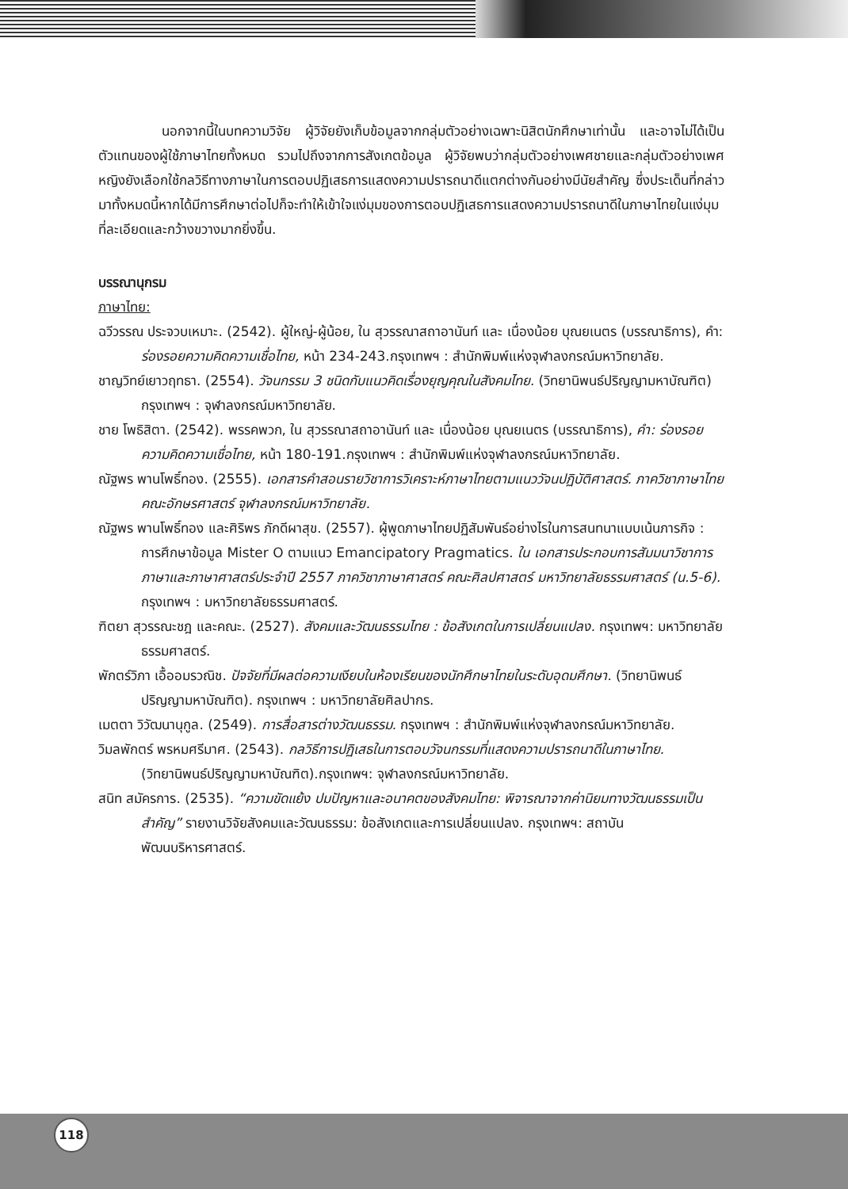นอกจากนี้ในบทความวิจัย ผู้วิจัยยังเก็บข้อมูลจากกลุ่มตัวอย่างเฉพาะนิสิตนักศึกษาเท่านั้น และอาจไม่ได้เป็นตัวแทนของผู้ใช้ภาษาไทยทั้งหมด รวมไปถึงจากการสังเกตข้อมูล ผู้วิจัยพบว่ากลุ่มตัวอย่างเพศชายและกลุ่มตัวอย่างเพศหญิงยังเลือกใช้กลวิธีทางภาษาในการตอบปฏิเสธการแสดงความปรารถนาดีแตกต่างกันอย่างมีนัยสำคัญ ซึ่งประเด็นที่กล่าวมาทั้งหมดนี้หากได้มีการศึกษาต่อไปก็จะทำให้เข้าใจแง่มุมของการตอบปฏิเสธการแสดงความปรารถนาดีในภาษาไทยในแง่มุมที่ละเอียดและกว้างขวางมากยิ่งขึ้น.
บรรณานุกรม
ภาษาไทย:
ฉวีวรรณ ประจวบเหมาะ. (2542). ผู้ใหญ่-ผู้น้อย, ใน สุวรรณาสถาอานันท์ และ เนื่องน้อย บุณยเนตร (บรรณาธิการ), คำ: ร่องรอยความคิดความเชื่อไทย, หน้า 234-243.กรุงเทพฯ : สำนักพิมพ์แห่งจุฬาลงกรณ์มหาวิทยาลัย.
ชาญวิทย์เยาวฤทธา. (2554). วัจนกรรม 3 ชนิดกับแนวคิดเรื่องยุญคุณในสังคมไทย. (วิทยานิพนธ์ปริญญามหาบัณฑิต) กรุงเทพฯ : จุฬาลงกรณ์มหาวิทยาลัย.
ชาย โพธิสิตา. (2542). พรรคพวก, ใน สุวรรณาสถาอานันท์ และ เนื่องน้อย บุณยเนตร (บรรณาธิการ), คำ: ร่องรอยความคิดความเชื่อไทย, หน้า 180-191.กรุงเทพฯ : สำนักพิมพ์แห่งจุฬาลงกรณ์มหาวิทยาลัย.
ณัฐพร พานโพธิ์ทอง. (2555). เอกสารคำสอนรายวิชาการวิเคราะห์ภาษาไทยตามแนววัจนปฏิบัติศาสตร์. ภาควิชาภาษาไทย คณะอักษรศาสตร์ จุฬาลงกรณ์มหาวิทยาลัย.
ณัฐพร พานโพธิ์ทอง และศิริพร ภักดีผาสุข. (2557). ผู้พูดภาษาไทยปฏิสัมพันธ์อย่างไรในการสนทนาแบบเน้นภารกิจ : การศึกษาข้อมูล Mister O ตามแนว Emancipatory Pragmatics. ใน เอกสารประกอบการสัมมนาวิชาการภาษาและภาษาศาสตร์ประจำปี 2557 ภาควิชาภาษาศาสตร์ คณะศิลปศาสตร์ มหาวิทยาลัยธรรมศาสตร์ (น.5-6). กรุงเทพฯ : มหาวิทยาลัยธรรมศาสตร์.
ฑิตยา สุวรรณะชฎ และคณะ. (2527). สังคมและวัฒนธรรมไทย : ข้อสังเกตในการเปลี่ยนแปลง. กรุงเทพฯ: มหาวิทยาลัยธรรมศาสตร์.
พักตร์วิภา เอื้ออมรวณิช. ปัจจัยที่มีผลต่อความเงียบในห้องเรียนของนักศึกษาไทยในระดับอุดมศึกษา. (วิทยานิพนธ์ ปริญญามหาบัณฑิต). กรุงเทพฯ : มหาวิทยาลัยศิลปากร.
เมตตา วิวัฒนานุกูล. (2549). การสื่อสารต่างวัฒนธรรม. กรุงเทพฯ : สำนักพิมพ์แห่งจุฬาลงกรณ์มหาวิทยาลัย.
วิมลพักตร์ พรหมศรีมาศ. (2543). กลวิธีการปฏิเสธในการตอบวัจนกรรมที่แสดงความปรารถนาดีในภาษาไทย. (วิทยานิพนธ์ปริญญามหาบัณฑิต).กรุงเทพฯ: จุฬาลงกรณ์มหาวิทยาลัย.
สนิท สมัครการ. (2535). “ความขัดแย้ง ปมปัญหาและอนาคตของสังคมไทย: พิจารณาจากค่านิยมทางวัฒนธรรมเป็นสำคัญ” รายงานวิจัยสังคมและวัฒนธรรม: ข้อสังเกตและการเปลี่ยนแปลง. กรุงเทพฯ: สถาบันพัฒนบริหารศาสตร์.
118